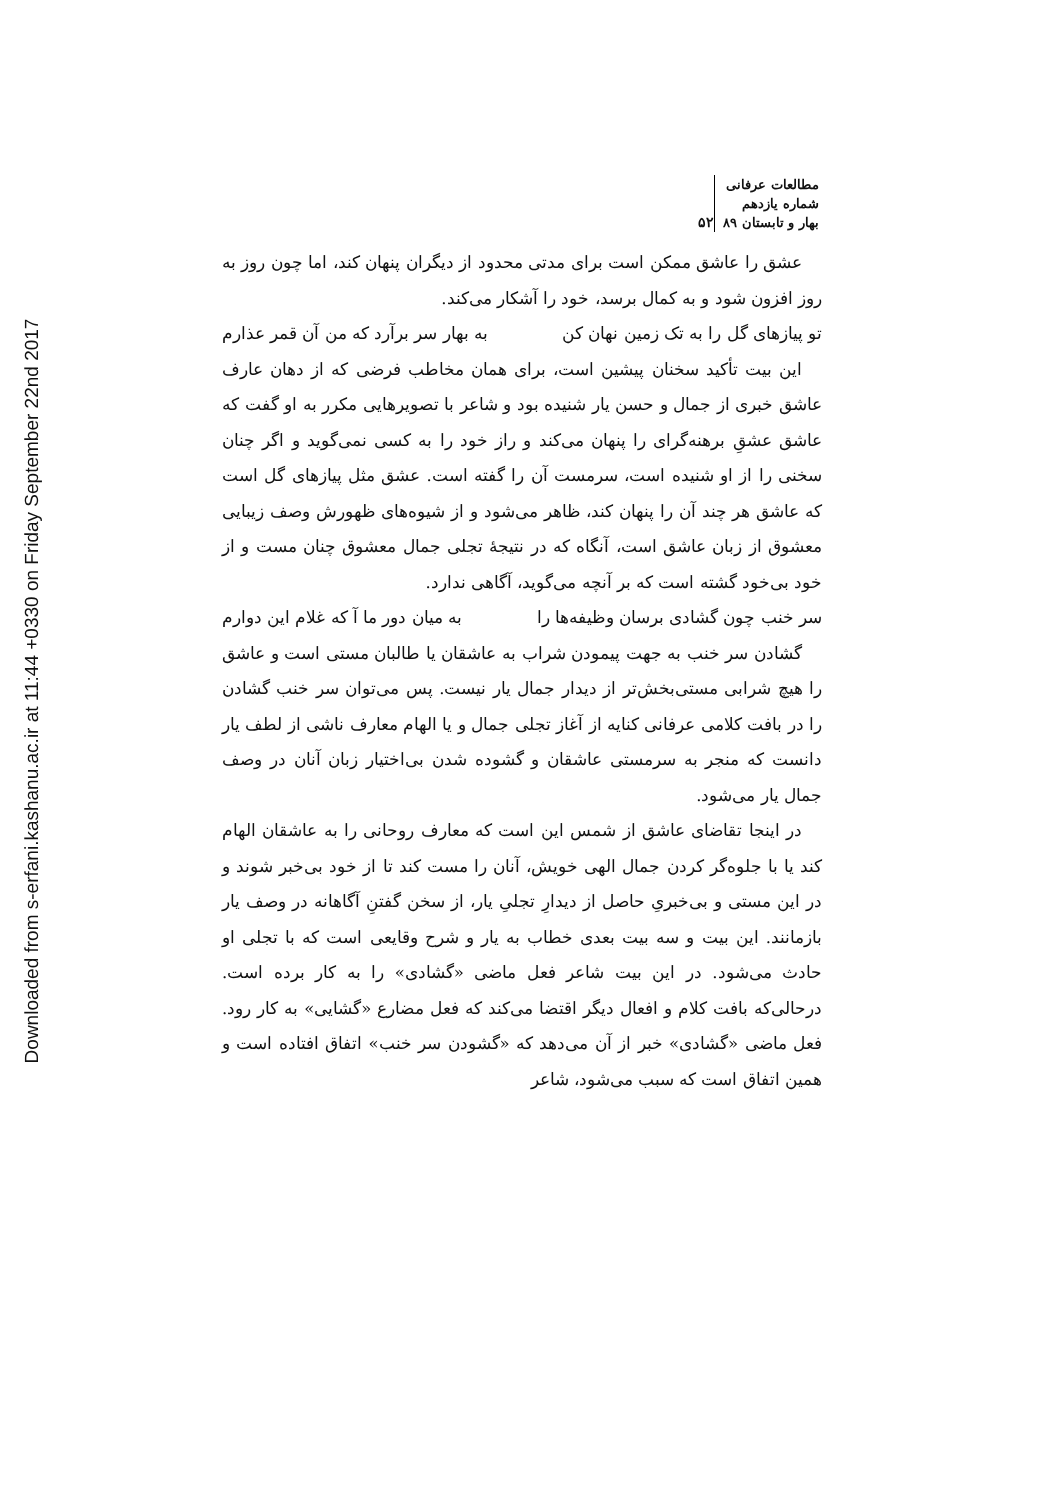Downloaded from s-erfani.kashanu.ac.ir at 11:44 +0330 on Friday September 22nd 2017
مطالعات عرفانی
شماره یازدهم
بهار و تابستان ۸۹
۵۲
عشق را عاشق ممکن است برای مدتی محدود از دیگران پنهان کند، اما چون روز به روز افزون شود و به کمال برسد، خود را آشکار می‌کند.
تو پیازهای گل را به تک زمین نهان کن به بهار سر برآرد که من آن قمر عذارم
این بیت تأکید سخنان پیشین است، برای همان مخاطب فرضی که از دهان عارف عاشق خبری از جمال و حسن یار شنیده بود و شاعر با تصویرهایی مکرر به او گفت که عاشق عشقِ برهنه‌گرای را پنهان می‌کند و راز خود را به کسی نمی‌گوید و اگر چنان سخنی را از او شنیده است، سرمست آن را گفته است. عشق مثل پیازهای گل است که عاشق هر چند آن را پنهان کند، ظاهر می‌شود و از شیوه‌های ظهورش وصف زیبایی معشوق از زبان عاشق است، آنگاه که در نتیجهٔ تجلی جمال معشوق چنان مست و از خود بی‌خود گشته است که بر آنچه می‌گوید، آگاهی ندارد.
سر خنب چون گشادی برسان وظیفه‌ها را به میان دور ما آ که غلام این دوارم
گشادن سر خنب به جهت پیمودن شراب به عاشقان یا طالبان مستی است و عاشق را هیچ شرابی مستی‌بخش‌تر از دیدار جمال یار نیست. پس می‌توان سر خنب گشادن را در بافت کلامی عرفانی کنایه از آغاز تجلی جمال و یا الهام معارف ناشی از لطف یار دانست که منجر به سرمستی عاشقان و گشوده شدن بی‌اختیار زبان آنان در وصف جمال یار می‌شود.
در اینجا تقاضای عاشق از شمس این است که معارف روحانی را به عاشقان الهام کند یا با جلوه‌گر کردن جمال الهی خویش، آنان را مست کند تا از خود بی‌خبر شوند و در این مستی و بی‌خبریِ حاصل از دیدارِ تجلیِ یار، از سخن گفتنِ آگاهانه در وصف یار بازمانند. این بیت و سه بیت بعدی خطاب به یار و شرح وقایعی است که با تجلی او حادث می‌شود. در این بیت شاعر فعل ماضی «گشادی» را به کار برده است. درحالی‌که بافت کلام و افعال دیگر اقتضا می‌کند که فعل مضارع «گشایی» به کار رود. فعل ماضی «گشادی» خبر از آن می‌دهد که «گشودن سر خنب» اتفاق افتاده است و همین اتفاق است که سبب می‌شود، شاعر